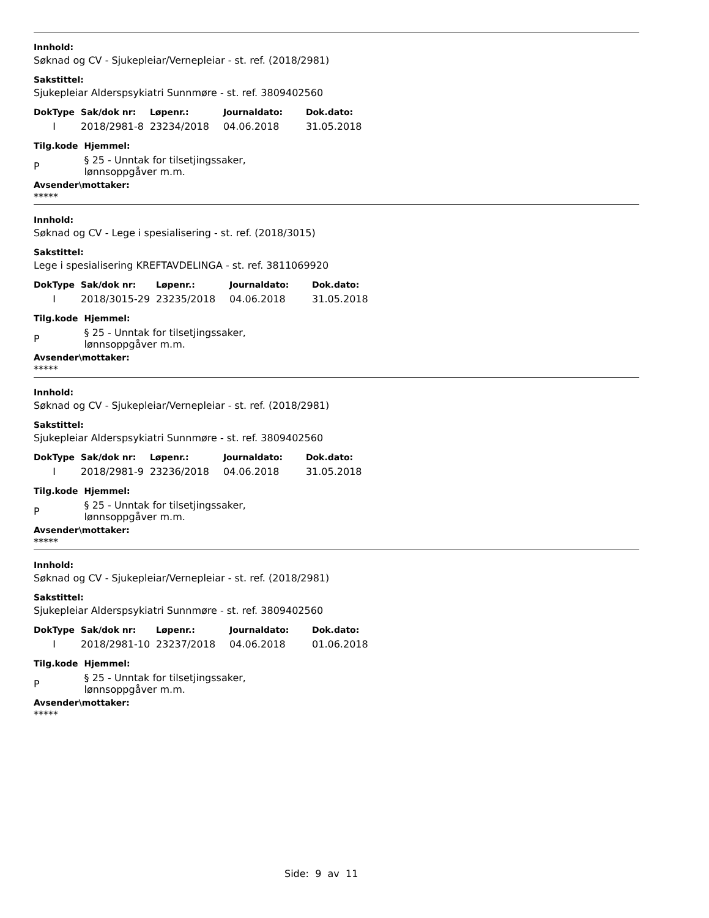Innhold:
Søknad og CV - Sjukepleiar/Vernepleiar - st. ref. (2018/2981)
Sakstittel:
Sjukepleiar Alderspsykiatri Sunnmøre - st. ref. 3809402560
| DokType | Sak/dok nr: | Løpenr.: | Journaldato: | Dok.dato: |
| --- | --- | --- | --- | --- |
| I | 2018/2981-8 | 23234/2018 | 04.06.2018 | 31.05.2018 |
| Tilg.kode | Hjemmel: |
| --- | --- |
| P | § 25 - Unntak for tilsetjingssaker, lønnsoppgåver m.m. |
Avsender\mottaker:
*****
Innhold:
Søknad og CV - Lege i spesialisering - st. ref. (2018/3015)
Sakstittel:
Lege i spesialisering KREFTAVDELINGA - st. ref. 3811069920
| DokType | Sak/dok nr: | Løpenr.: | Journaldato: | Dok.dato: |
| --- | --- | --- | --- | --- |
| I | 2018/3015-29 | 23235/2018 | 04.06.2018 | 31.05.2018 |
| Tilg.kode | Hjemmel: |
| --- | --- |
| P | § 25 - Unntak for tilsetjingssaker, lønnsoppgåver m.m. |
Avsender\mottaker:
*****
Innhold:
Søknad og CV - Sjukepleiar/Vernepleiar - st. ref. (2018/2981)
Sakstittel:
Sjukepleiar Alderspsykiatri Sunnmøre - st. ref. 3809402560
| DokType | Sak/dok nr: | Løpenr.: | Journaldato: | Dok.dato: |
| --- | --- | --- | --- | --- |
| I | 2018/2981-9 | 23236/2018 | 04.06.2018 | 31.05.2018 |
| Tilg.kode | Hjemmel: |
| --- | --- |
| P | § 25 - Unntak for tilsetjingssaker, lønnsoppgåver m.m. |
Avsender\mottaker:
*****
Innhold:
Søknad og CV - Sjukepleiar/Vernepleiar - st. ref. (2018/2981)
Sakstittel:
Sjukepleiar Alderspsykiatri Sunnmøre - st. ref. 3809402560
| DokType | Sak/dok nr: | Løpenr.: | Journaldato: | Dok.dato: |
| --- | --- | --- | --- | --- |
| I | 2018/2981-10 | 23237/2018 | 04.06.2018 | 01.06.2018 |
| Tilg.kode | Hjemmel: |
| --- | --- |
| P | § 25 - Unntak for tilsetjingssaker, lønnsoppgåver m.m. |
Avsender\mottaker:
*****
Side: 9 av 11